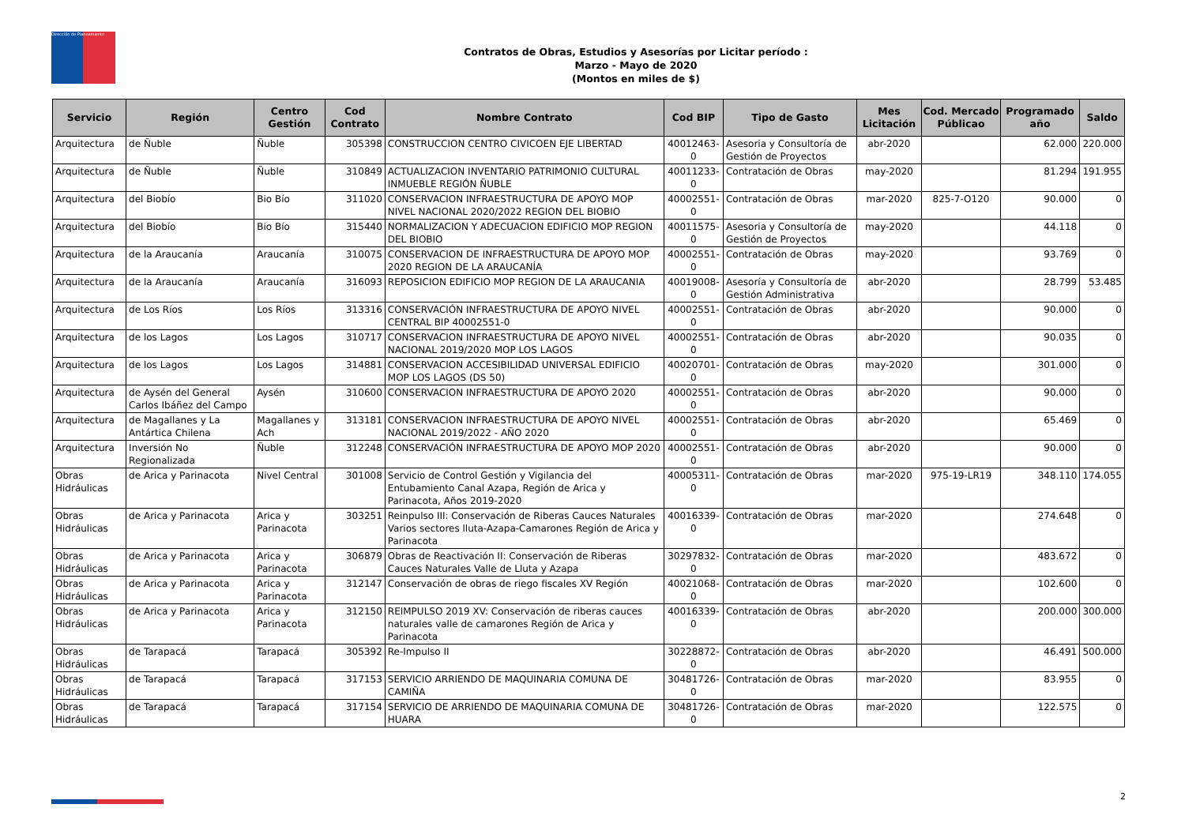Dirección de Planeamiento
Contratos de Obras, Estudios y Asesorías por Licitar período :
Marzo - Mayo de 2020
(Montos en miles de $)
| Servicio | Región | Centro Gestión | Cod Contrato | Nombre Contrato | Cod BIP | Tipo de Gasto | Mes Licitación | Cod. Mercado Públicao | Programado año | Saldo |
| --- | --- | --- | --- | --- | --- | --- | --- | --- | --- | --- |
| Arquitectura | de Ñuble | Ñuble | 305398 | CONSTRUCCION CENTRO CIVICOEN EJE LIBERTAD | 40012463-0 | Asesoria y Consultoría de Gestión de Proyectos | abr-2020 | | 62.000 | 220.000 |
| Arquitectura | de Ñuble | Ñuble | 310849 | ACTUALIZACION INVENTARIO PATRIMONIO CULTURAL INMUEBLE REGIÓN ÑUBLE | 40011233-0 | Contratación de Obras | may-2020 | | 81.294 | 191.955 |
| Arquitectura | del Biobío | Bio Bío | 311020 | CONSERVACION INFRAESTRUCTURA DE APOYO MOP NIVEL NACIONAL 2020/2022 REGION DEL BIOBIO | 40002551-0 | Contratación de Obras | mar-2020 | 825-7-O120 | 90.000 | 0 |
| Arquitectura | del Biobío | Bio Bío | 315440 | NORMALIZACION Y ADECUACION EDIFICIO MOP REGION DEL BIOBIO | 40011575-0 | Asesoria y Consultoría de Gestión de Proyectos | may-2020 | | 44.118 | 0 |
| Arquitectura | de la Araucanía | Araucanía | 310075 | CONSERVACION DE INFRAESTRUCTURA DE APOYO MOP 2020 REGION DE LA ARAUCANÍA | 40002551-0 | Contratación de Obras | may-2020 | | 93.769 | 0 |
| Arquitectura | de la Araucanía | Araucanía | 316093 | REPOSICION EDIFICIO MOP REGION DE LA ARAUCANIA | 40019008-0 | Asesoría y Consultoría de Gestión Administrativa | abr-2020 | | 28.799 | 53.485 |
| Arquitectura | de Los Ríos | Los Ríos | 313316 | CONSERVACIÓN INFRAESTRUCTURA DE APOYO NIVEL CENTRAL BIP 40002551-0 | 40002551-0 | Contratación de Obras | abr-2020 | | 90.000 | 0 |
| Arquitectura | de los Lagos | Los Lagos | 310717 | CONSERVACION INFRAESTRUCTURA DE APOYO NIVEL NACIONAL 2019/2020 MOP LOS LAGOS | 40002551-0 | Contratación de Obras | abr-2020 | | 90.035 | 0 |
| Arquitectura | de los Lagos | Los Lagos | 314881 | CONSERVACION ACCESIBILIDAD UNIVERSAL EDIFICIO MOP LOS LAGOS (DS 50) | 40020701-0 | Contratación de Obras | may-2020 | | 301.000 | 0 |
| Arquitectura | de Aysén del General Carlos Ibáñez del Campo | Aysén | 310600 | CONSERVACION INFRAESTRUCTURA DE APOYO 2020 | 40002551-0 | Contratación de Obras | abr-2020 | | 90.000 | 0 |
| Arquitectura | de Magallanes y La Antártica Chilena | Magallanes y Ach | 313181 | CONSERVACION INFRAESTRUCTURA DE APOYO NIVEL NACIONAL 2019/2022 - AÑO 2020 | 40002551-0 | Contratación de Obras | abr-2020 | | 65.469 | 0 |
| Arquitectura | Inversión No Regionalizada | Ñuble | 312248 | CONSERVACIÓN INFRAESTRUCTURA DE APOYO MOP 2020 | 40002551-0 | Contratación de Obras | abr-2020 | | 90.000 | 0 |
| Obras Hidráulicas | de Arica y Parinacota | Nivel Central | 301008 | Servicio de Control Gestión y Vigilancia del Entubamiento Canal Azapa, Región de Arica y Parinacota, Años 2019-2020 | 40005311-0 | Contratación de Obras | mar-2020 | 975-19-LR19 | 348.110 | 174.055 |
| Obras Hidráulicas | de Arica y Parinacota | Arica y Parinacota | 303251 | Reinpulso III: Conservación de Riberas Cauces Naturales Varios sectores lluta-Azapa-Camarones Región de Arica y Parinacota | 40016339-0 | Contratación de Obras | mar-2020 | | 274.648 | 0 |
| Obras Hidráulicas | de Arica y Parinacota | Arica y Parinacota | 306879 | Obras de Reactivación II: Conservación de Riberas Cauces Naturales Valle de Lluta y Azapa | 30297832-0 | Contratación de Obras | mar-2020 | | 483.672 | 0 |
| Obras Hidráulicas | de Arica y Parinacota | Arica y Parinacota | 312147 | Conservación de obras de riego fiscales XV Región | 40021068-0 | Contratación de Obras | mar-2020 | | 102.600 | 0 |
| Obras Hidráulicas | de Arica y Parinacota | Arica y Parinacota | 312150 | REIMPULSO 2019 XV: Conservación de riberas cauces naturales valle de camarones Región de Arica y Parinacota | 40016339-0 | Contratación de Obras | abr-2020 | | 200.000 | 300.000 |
| Obras Hidráulicas | de Tarapacá | Tarapacá | 305392 | Re-Impulso II | 30228872-0 | Contratación de Obras | abr-2020 | | 46.491 | 500.000 |
| Obras Hidráulicas | de Tarapacá | Tarapacá | 317153 | SERVICIO ARRIENDO DE MAQUINARIA COMUNA DE CAMIÑA | 30481726-0 | Contratación de Obras | mar-2020 | | 83.955 | 0 |
| Obras Hidráulicas | de Tarapacá | Tarapacá | 317154 | SERVICIO DE ARRIENDO DE MAQUINARIA COMUNA DE HUARA | 30481726-0 | Contratación de Obras | mar-2020 | | 122.575 | 0 |
2